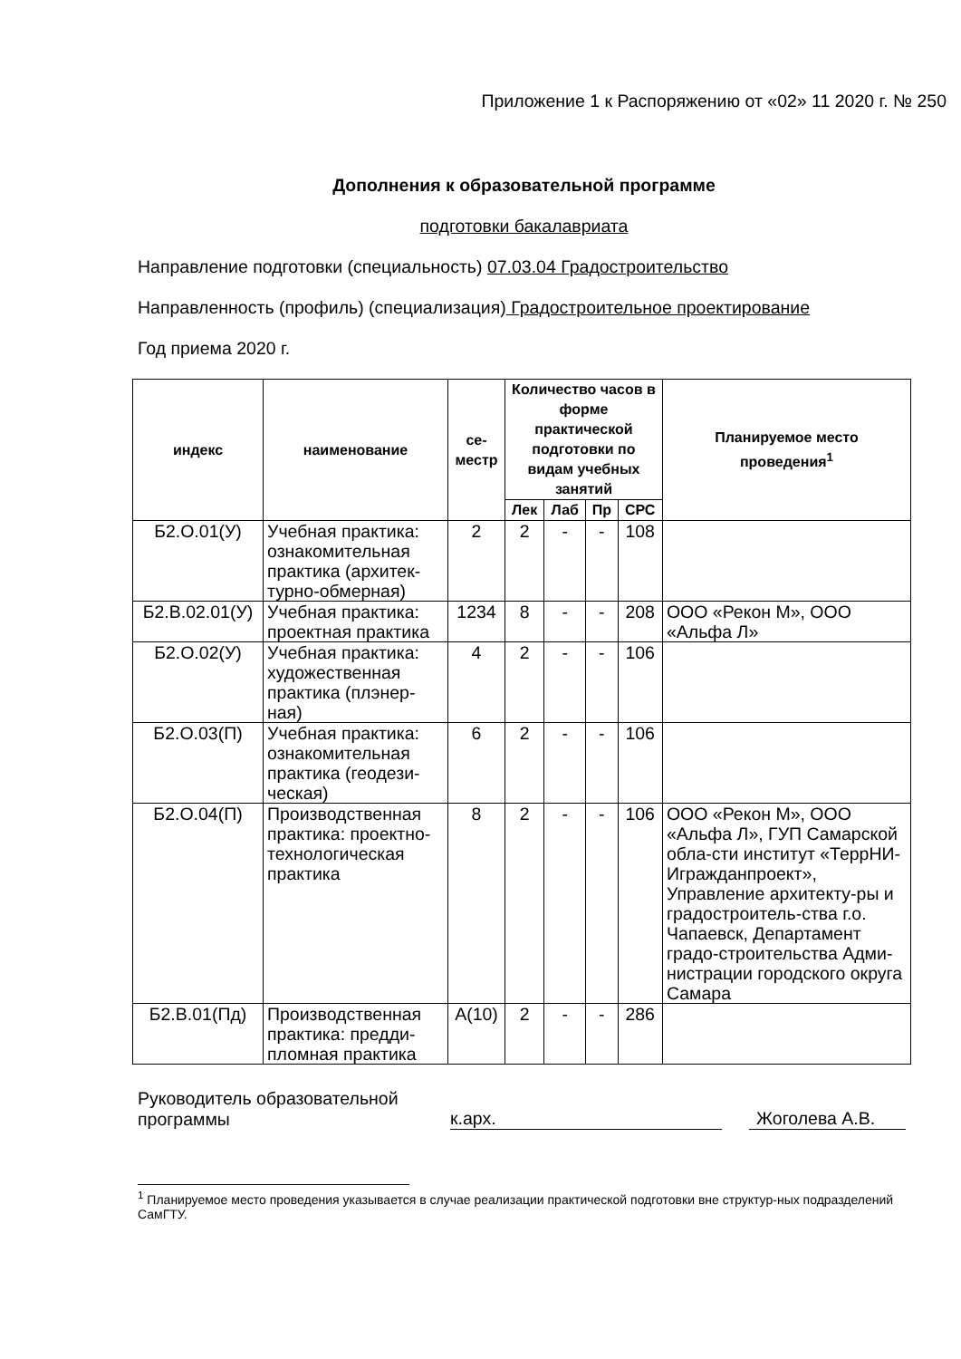Приложение 1 к Распоряжению от «02» 11 2020 г. № 250
Дополнения к образовательной программе
подготовки бакалавриата
Направление подготовки (специальность) 07.03.04 Градостроительство
Направленность (профиль) (специализация) Градостроительное проектирование
Год приема 2020 г.
| индекс | наименование | се- местр | Количество часов в форме практической подготовки по видам учебных занятий | | | | Планируемое место проведения<sup>1</sup> |
| --- | --- | --- | --- | --- | --- | --- | --- |
| | | | Лек | Лаб | Пр | СРС | |
| Б2.О.01(У) | Учебная практика: ознакомительная практика (архитек-турно-обмерная) | 2 | 2 | - | - | 108 | |
| Б2.В.02.01(У) | Учебная практика: проектная практика | 1234 | 8 | - | - | 208 | ООО «Рекон М», ООО «Альфа Л» |
| Б2.О.02(У) | Учебная практика: художественная практика (плэнер-ная) | 4 | 2 | - | - | 106 | |
| Б2.О.03(П) | Учебная практика: ознакомительная практика (геодези-ческая) | 6 | 2 | - | - | 106 | |
| Б2.О.04(П) | Производственная практика: проектно-технологическая практика | 8 | 2 | - | - | 106 | ООО «Рекон М», ООО «Альфа Л», ГУП Самарской обла-сти институт «ТеррНИ-Игражданпроект», Управление архитекту-ры и градостроитель-ства г.о. Чапаевск, Департамент градо-строительства Адми-нистрации городского округа Самара |
| Б2.В.01(Пд) | Производственная практика: предди-пломная практика | А(10) | 2 | - | - | 286 | |
Руководитель образовательной программы
к.арх.
Жоголева А.В.
<sup>1</sup> Планируемое место проведения указывается в случае реализации практической подготовки вне структур-ных подразделений СамГТУ.